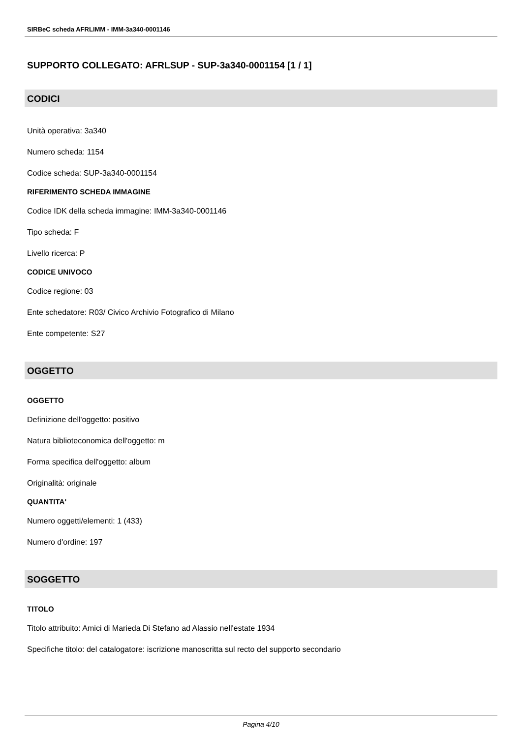SIRBeC scheda AFRLIMM - IMM-3a340-0001146
SUPPORTO COLLEGATO: AFRLSUP - SUP-3a340-0001154 [1 / 1]
CODICI
Unità operativa: 3a340
Numero scheda: 1154
Codice scheda: SUP-3a340-0001154
RIFERIMENTO SCHEDA IMMAGINE
Codice IDK della scheda immagine: IMM-3a340-0001146
Tipo scheda: F
Livello ricerca: P
CODICE UNIVOCO
Codice regione: 03
Ente schedatore: R03/ Civico Archivio Fotografico di Milano
Ente competente: S27
OGGETTO
OGGETTO
Definizione dell'oggetto: positivo
Natura biblioteconomica dell'oggetto: m
Forma specifica dell'oggetto: album
Originalità: originale
QUANTITA'
Numero oggetti/elementi: 1 (433)
Numero d'ordine: 197
SOGGETTO
TITOLO
Titolo attribuito: Amici di Marieda Di Stefano ad Alassio nell'estate 1934
Specifiche titolo: del catalogatore: iscrizione manoscritta sul recto del supporto secondario
Pagina 4/10